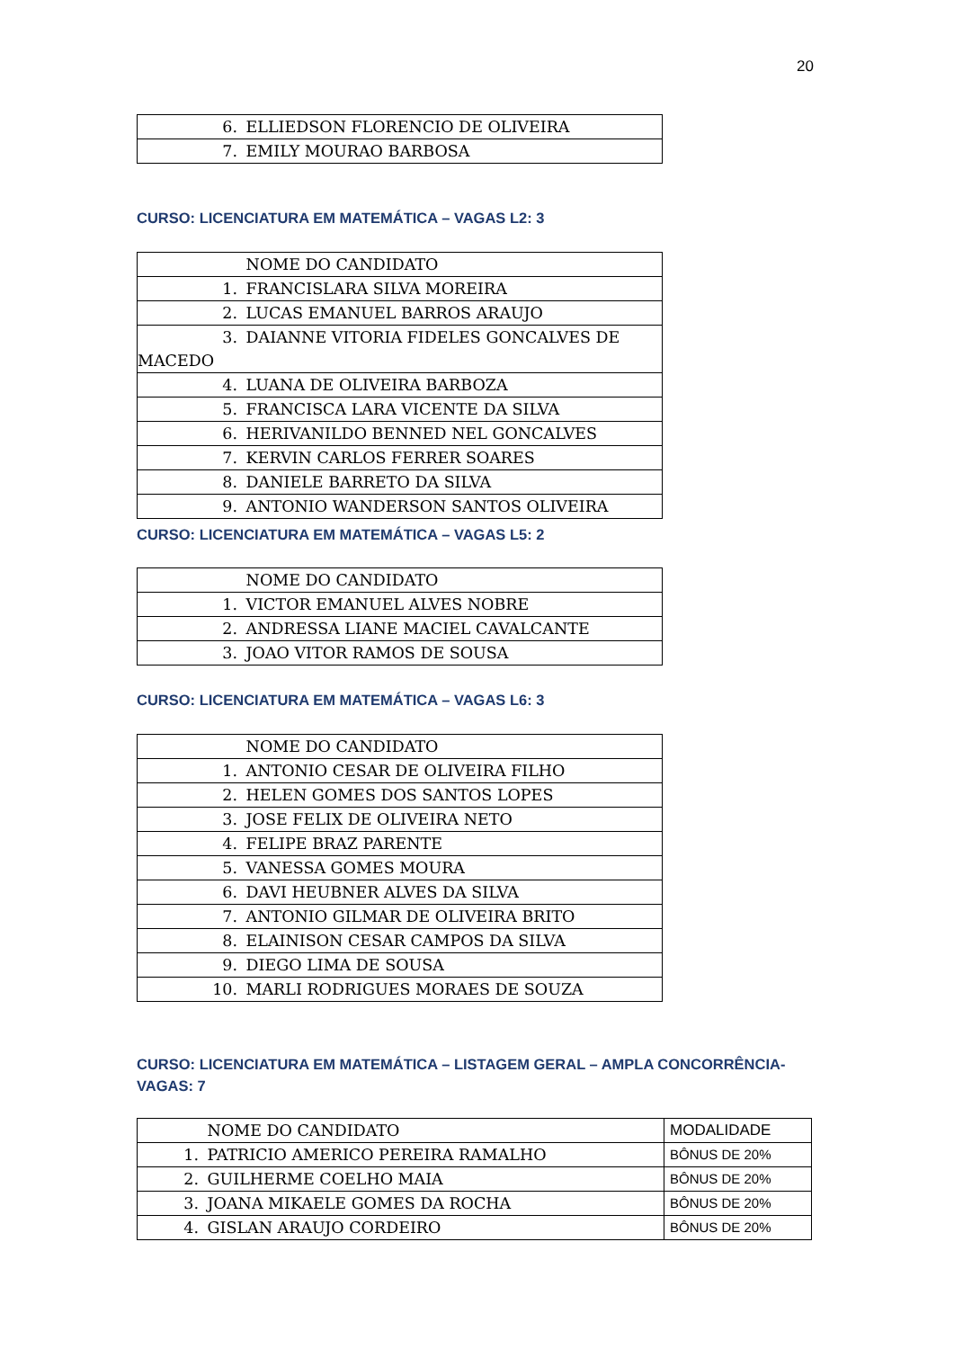20
| 6. ELLIEDSON FLORENCIO DE OLIVEIRA |
| 7. EMILY MOURAO BARBOSA |
CURSO: LICENCIATURA EM MATEMÁTICA – VAGAS L2: 3
| NOME DO CANDIDATO |
| 1. FRANCISLARA SILVA MOREIRA |
| 2. LUCAS EMANUEL BARROS ARAUJO |
| 3. DAIANNE VITORIA FIDELES GONCALVES DE MACEDO |
| 4. LUANA DE OLIVEIRA BARBOZA |
| 5. FRANCISCA LARA VICENTE DA SILVA |
| 6. HERIVANILDO BENNED NEL GONCALVES |
| 7. KERVIN CARLOS FERRER SOARES |
| 8. DANIELE BARRETO DA SILVA |
| 9. ANTONIO WANDERSON SANTOS OLIVEIRA |
CURSO: LICENCIATURA EM MATEMÁTICA – VAGAS L5: 2
| NOME DO CANDIDATO |
| 1. VICTOR EMANUEL ALVES NOBRE |
| 2. ANDRESSA LIANE MACIEL CAVALCANTE |
| 3. JOAO VITOR RAMOS DE SOUSA |
CURSO: LICENCIATURA EM MATEMÁTICA – VAGAS L6: 3
| NOME DO CANDIDATO |
| 1. ANTONIO CESAR DE OLIVEIRA FILHO |
| 2. HELEN GOMES DOS SANTOS LOPES |
| 3. JOSE FELIX DE OLIVEIRA NETO |
| 4. FELIPE BRAZ PARENTE |
| 5. VANESSA GOMES MOURA |
| 6. DAVI HEUBNER ALVES DA SILVA |
| 7. ANTONIO GILMAR DE OLIVEIRA BRITO |
| 8. ELAINISON CESAR CAMPOS DA SILVA |
| 9. DIEGO LIMA DE SOUSA |
| 10. MARLI RODRIGUES MORAES DE SOUZA |
CURSO: LICENCIATURA EM MATEMÁTICA – LISTAGEM GERAL – AMPLA CONCORRÊNCIA-VAGAS: 7
| NOME DO CANDIDATO | MODALIDADE |
| 1. PATRICIO AMERICO PEREIRA RAMALHO | BÔNUS DE 20% |
| 2. GUILHERME COELHO MAIA | BÔNUS DE 20% |
| 3. JOANA MIKAELE GOMES DA ROCHA | BÔNUS DE 20% |
| 4. GISLAN ARAUJO CORDEIRO | BÔNUS DE 20% |